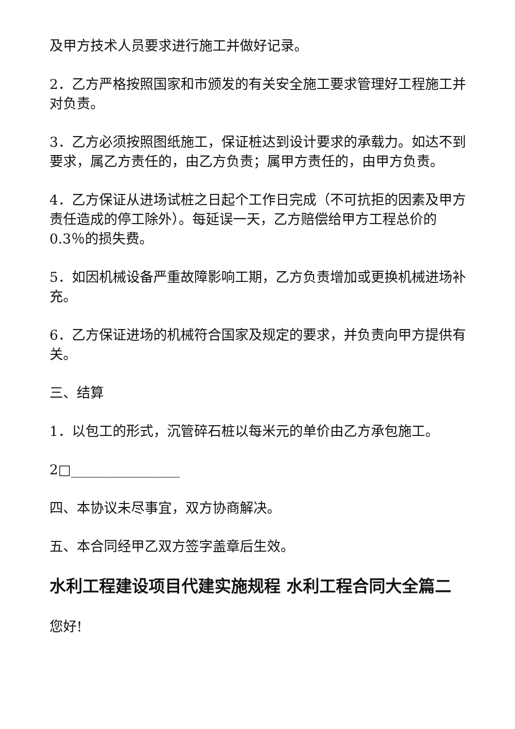及甲方技术人员要求进行施工并做好记录。
2．乙方严格按照国家和市颁发的有关安全施工要求管理好工程施工并对负责。
3．乙方必须按照图纸施工，保证桩达到设计要求的承载力。如达不到要求，属乙方责任的，由乙方负责；属甲方责任的，由甲方负责。
4．乙方保证从进场试桩之日起个工作日完成（不可抗拒的因素及甲方责任造成的停工除外）。每延误一天，乙方赔偿给甲方工程总价的0.3％的损失费。
5．如因机械设备严重故障影响工期，乙方负责增加或更换机械进场补充。
6．乙方保证进场的机械符合国家及规定的要求，并负责向甲方提供有关。
三、结算
1．以包工的形式，沉管碎石桩以每米元的单价由乙方承包施工。
2□________________
四、本协议未尽事宜，双方协商解决。
五、本合同经甲乙双方签字盖章后生效。
水利工程建设项目代建实施规程 水利工程合同大全篇二
您好!